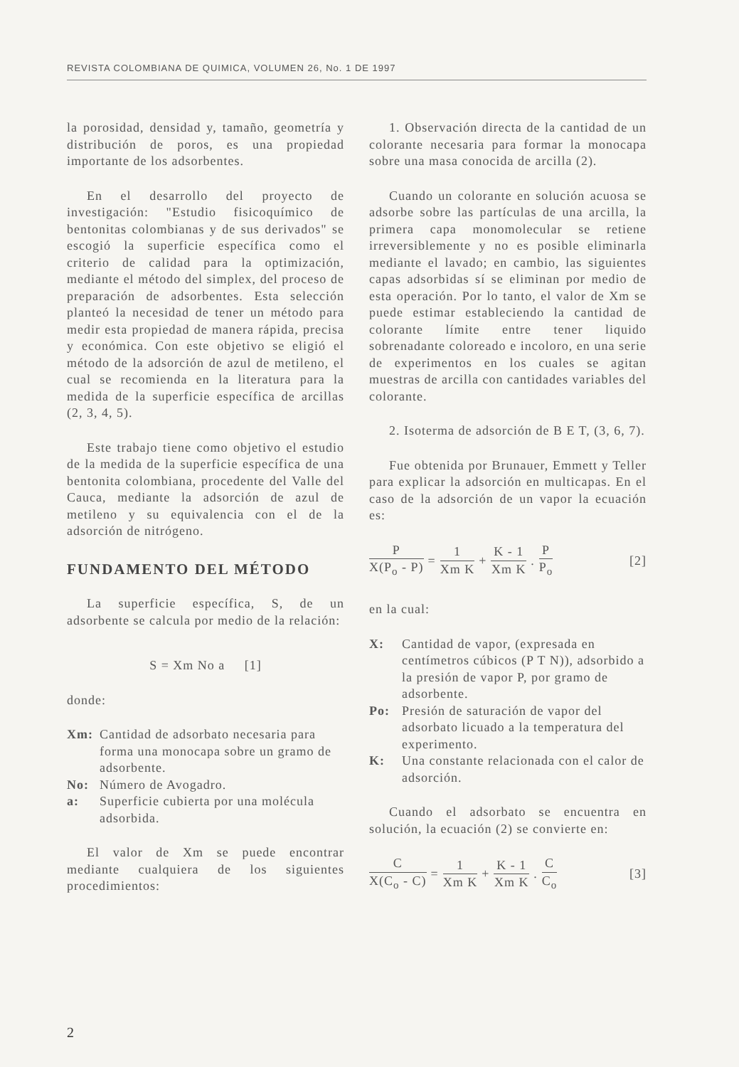REVISTA COLOMBIANA DE QUIMICA, VOLUMEN 26, No. 1 DE 1997
la porosidad, densidad y, tamaño, geometría y distribución de poros, es una propiedad importante de los adsorbentes.
En el desarrollo del proyecto de investigación: "Estudio fisicoquímico de bentonitas colombianas y de sus derivados" se escogió la superficie específica como el criterio de calidad para la optimización, mediante el método del simplex, del proceso de preparación de adsorbentes. Esta selección planteó la necesidad de tener un método para medir esta propiedad de manera rápida, precisa y económica. Con este objetivo se eligió el método de la adsorción de azul de metileno, el cual se recomienda en la literatura para la medida de la superficie específica de arcillas (2, 3, 4, 5).
Este trabajo tiene como objetivo el estudio de la medida de la superficie específica de una bentonita colombiana, procedente del Valle del Cauca, mediante la adsorción de azul de metileno y su equivalencia con el de la adsorción de nitrógeno.
FUNDAMENTO DEL MÉTODO
La superficie específica, S, de un adsorbente se calcula por medio de la relación:
S = Xm No a [1]
donde:
Xm: Cantidad de adsorbato necesaria para forma una monocapa sobre un gramo de adsorbente.
No: Número de Avogadro.
a: Superficie cubierta por una molécula adsorbida.
El valor de Xm se puede encontrar mediante cualquiera de los siguientes procedimientos:
1. Observación directa de la cantidad de un colorante necesaria para formar la monocapa sobre una masa conocida de arcilla (2).
Cuando un colorante en solución acuosa se adsorbe sobre las partículas de una arcilla, la primera capa monomolecular se retiene irreversiblemente y no es posible eliminarla mediante el lavado; en cambio, las siguientes capas adsorbidas sí se eliminan por medio de esta operación. Por lo tanto, el valor de Xm se puede estimar estableciendo la cantidad de colorante límite entre tener liquido sobrenadante coloreado e incoloro, en una serie de experimentos en los cuales se agitan muestras de arcilla con cantidades variables del colorante.
2. Isoterma de adsorción de B E T, (3, 6, 7).
Fue obtenida por Brunauer, Emmett y Teller para explicar la adsorción en multicapas. En el caso de la adsorción de un vapor la ecuación es:
P X(P<sub>o</sub> - P) = 1 Xm K + K - 1 Xm K. P P<sub>o</sub> [2]
en la cual:
X: Cantidad de vapor, (expresada en centímetros cúbicos (P T N)), adsorbido a la presión de vapor P, por gramo de adsorbente.
Po: Presión de saturación de vapor del adsorbato licuado a la temperatura del experimento.
K: Una constante relacionada con el calor de adsorción.
Cuando el adsorbato se encuentra en solución, la ecuación (2) se convierte en:
C X(C<sub>o</sub> - C) = 1 Xm K + K - 1 Xm K. C C<sub>o</sub> [3]
2